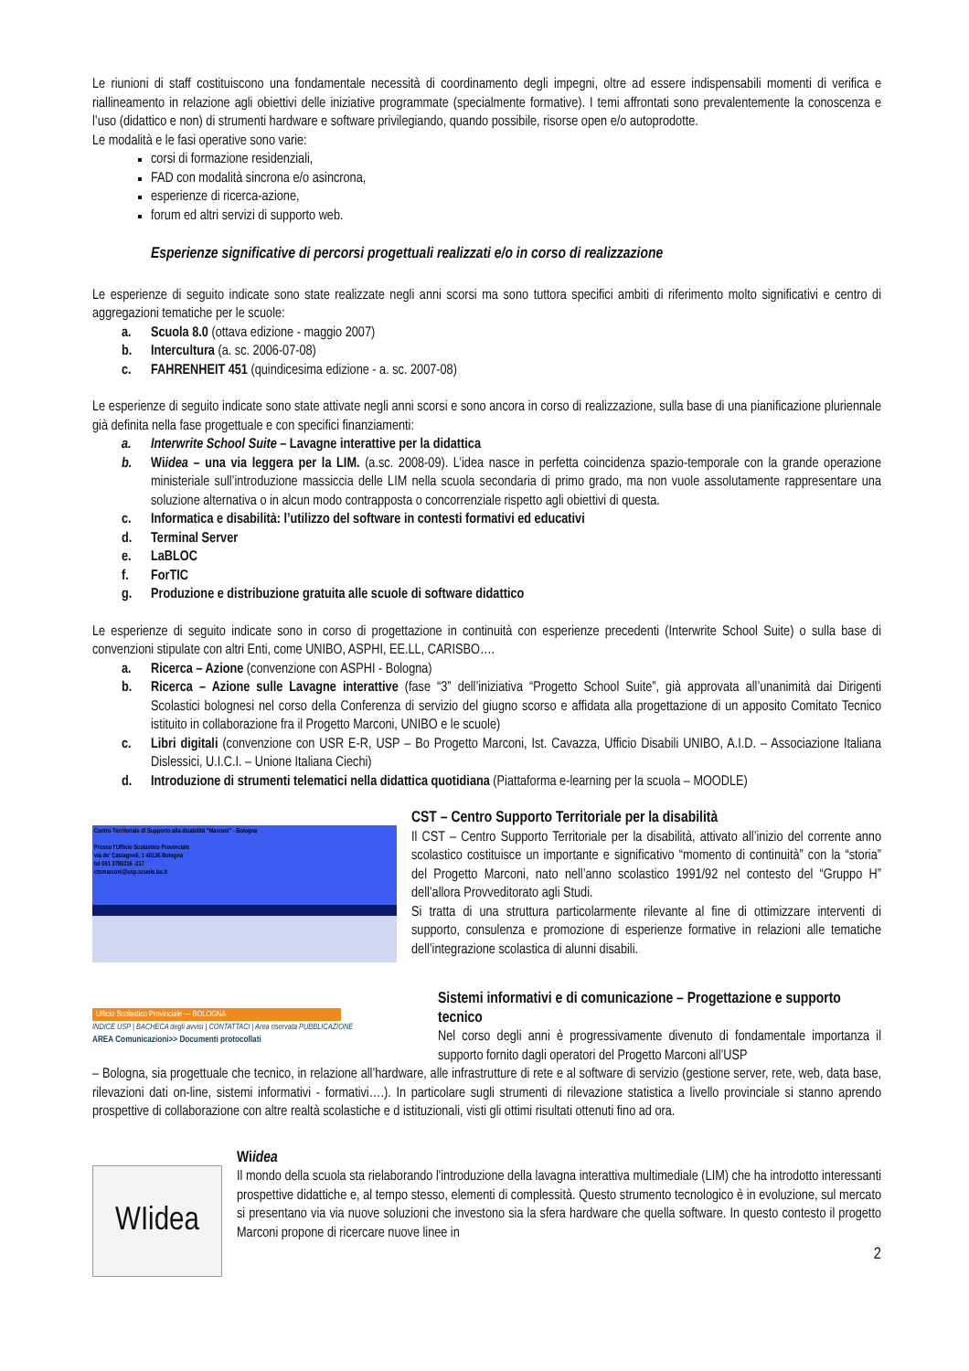Le riunioni di staff costituiscono una fondamentale necessità di coordinamento degli impegni, oltre ad essere indispensabili momenti di verifica e riallineamento in relazione agli obiettivi delle iniziative programmate (specialmente formative). I temi affrontati sono prevalentemente la conoscenza e l’uso (didattico e non) di strumenti hardware e software privilegiando, quando possibile, risorse open e/o autoprodotte.
Le modalità e le fasi operative sono varie:
corsi di formazione residenziali,
FAD con modalità sincrona e/o asincrona,
esperienze di ricerca-azione,
forum ed altri servizi di supporto web.
Esperienze significative di percorsi progettuali realizzati e/o in corso di realizzazione
Le esperienze di seguito indicate sono state realizzate negli anni scorsi ma sono tuttora specifici ambiti di riferimento molto significativi e centro di aggregazioni tematiche per le scuole:
a. Scuola 8.0 (ottava edizione - maggio 2007)
b. Intercultura (a. sc. 2006-07-08)
c. FAHRENHEIT 451 (quindicesima edizione - a. sc. 2007-08)
Le esperienze di seguito indicate sono state attivate negli anni scorsi e sono ancora in corso di realizzazione, sulla base di una pianificazione pluriennale già definita nella fase progettuale e con specifici finanziamenti:
a. Interwrite School Suite – Lavagne interattive per la didattica
b. Wiidea – una via leggera per la LIM. (a.sc. 2008-09). L’idea nasce in perfetta coincidenza spazio-temporale con la grande operazione ministeriale sull’introduzione massiccia delle LIM nella scuola secondaria di primo grado, ma non vuole assolutamente rappresentare una soluzione alternativa o in alcun modo contrapposta o concorrenziale rispetto agli obiettivi di questa.
c. Informatica e disabilità: l’utilizzo del software in contesti formativi ed educativi
d. Terminal Server
e. LaBLOC
f. ForTIC
g. Produzione e distribuzione gratuita alle scuole di software didattico
Le esperienze di seguito indicate sono in corso di progettazione in continuità con esperienze precedenti (Interwrite School Suite) o sulla base di convenzioni stipulate con altri Enti, come UNIBO, ASPHI, EE.LL, CARISBO….
a. Ricerca – Azione (convenzione con ASPHI - Bologna)
b. Ricerca – Azione sulle Lavagne interattive (fase “3” dell’iniziativa “Progetto School Suite”, già approvata all’unanimità dai Dirigenti Scolastici bolognesi nel corso della Conferenza di servizio del giugno scorso e affidata alla progettazione di un apposito Comitato Tecnico istituito in collaborazione fra il Progetto Marconi, UNIBO e le scuole)
c. Libri digitali (convenzione con USR E-R, USP – Bo Progetto Marconi, Ist. Cavazza, Ufficio Disabili UNIBO, A.I.D. – Associazione Italiana Dislessici, U.I.C.I. – Unione Italiana Ciechi)
d. Introduzione di strumenti telematici nella didattica quotidiana (Piattaforma e-learning per la scuola – MOODLE)
Centro Territoriale di Supporto alla disabilità "Marconi" - Bologna
Presso l'Ufficio Scolastico Provinciale
via de' Castagnoli, 1 40126 Bologna
tel 051 3785216 -217
ctsmarconi@usp.scuole.bo.it
CST – Centro Supporto Territoriale per la disabilità
Il CST – Centro Supporto Territoriale per la disabilità, attivato all’inizio del corrente anno scolastico costituisce un importante e significativo “momento di continuità” con la “storia” del Progetto Marconi, nato nell’anno scolastico 1991/92 nel contesto del “Gruppo H” dell’allora Provveditorato agli Studi.
Si tratta di una struttura particolarmente rilevante al fine di ottimizzare interventi di supporto, consulenza e promozione di esperienze formative in relazioni alle tematiche dell’integrazione scolastica di alunni disabili.
Ufficio Scolastico Provinciale — BOLOGNA
INDICE USP | BACHECA degli avvisi | CONTATTACI | Area riservata PUBBLICAZIONE
AREA Comunicazioni>> Documenti protocollati
Sistemi informativi e di comunicazione – Progettazione e supporto tecnico
Nel corso degli anni è progressivamente divenuto di fondamentale importanza il supporto fornito dagli operatori del Progetto Marconi all’USP
– Bologna, sia progettuale che tecnico, in relazione all’hardware, alle infrastrutture di rete e al software di servizio (gestione server, rete, web, data base, rilevazioni dati on-line, sistemi informativi - formativi….). In particolare sugli strumenti di rilevazione statistica a livello provinciale si stanno aprendo prospettive di collaborazione con altre realtà scolastiche e d istituzionali, visti gli ottimi risultati ottenuti fino ad ora.
WIidea
Wiidea
Il mondo della scuola sta rielaborando l'introduzione della lavagna interattiva multimediale (LIM) che ha introdotto interessanti prospettive didattiche e, al tempo stesso, elementi di complessità. Questo strumento tecnologico è in evoluzione, sul mercato si presentano via via nuove soluzioni che investono sia la sfera hardware che quella software. In questo contesto il progetto Marconi propone di ricercare nuove linee in
2